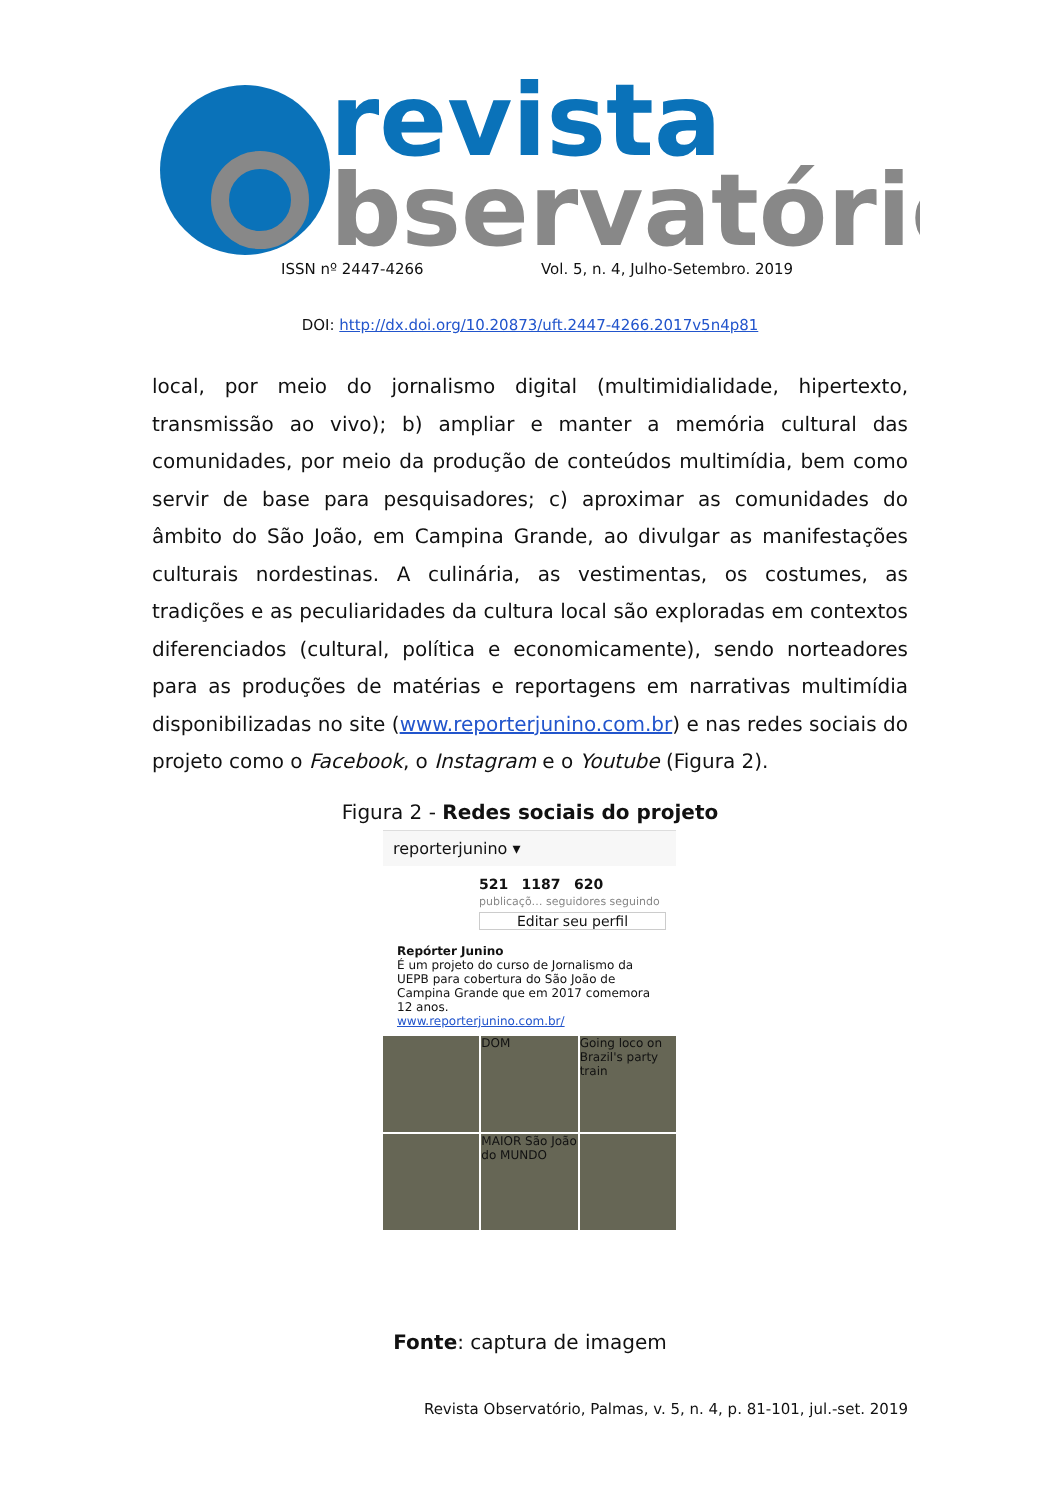revista
bservatório
ISSN nº 2447-4266 Vol. 5, n. 4, Julho-Setembro. 2019
DOI: http://dx.doi.org/10.20873/uft.2447-4266.2017v5n4p81
local, por meio do jornalismo digital (multimidialidade, hipertexto, transmissão ao vivo); b) ampliar e manter a memória cultural das comunidades, por meio da produção de conteúdos multimídia, bem como servir de base para pesquisadores; c) aproximar as comunidades do âmbito do São João, em Campina Grande, ao divulgar as manifestações culturais nordestinas. A culinária, as vestimentas, os costumes, as tradições e as peculiaridades da cultura local são exploradas em contextos diferenciados (cultural, política e economicamente), sendo norteadores para as produções de matérias e reportagens em narrativas multimídia disponibilizadas no site (www.reporterjunino.com.br) e nas redes sociais do projeto como o Facebook, o Instagram e o Youtube (Figura 2).
Figura 2 - Redes sociais do projeto
reporterjunino ▾
521 1187 620
publicaçõ… seguidores seguindo
Editar seu perfil
Repórter Junino
É um projeto do curso de Jornalismo da UEPB para cobertura do São João de Campina Grande que em 2017 comemora 12 anos.
www.reporterjunino.com.br/
DOM
Going loco on Brazil's party train
MAIOR São João do MUNDO
Fonte: captura de imagem
Revista Observatório, Palmas, v. 5, n. 4, p. 81-101, jul.-set. 2019